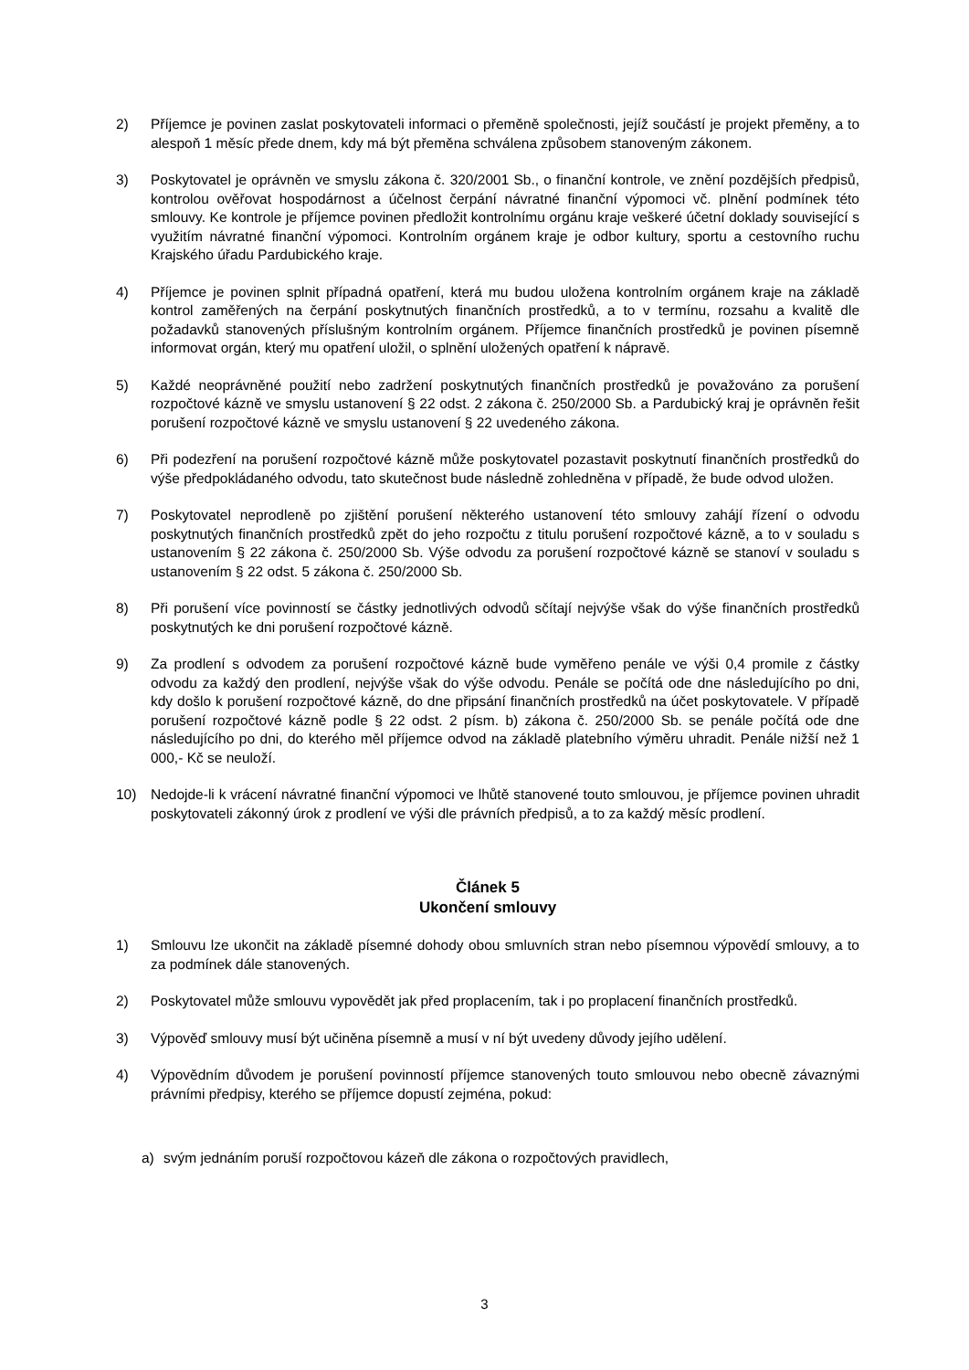2) Příjemce je povinen zaslat poskytovateli informaci o přeměně společnosti, jejíž součástí je projekt přeměny, a to alespoň 1 měsíc přede dnem, kdy má být přeměna schválena způsobem stanoveným zákonem.
3) Poskytovatel je oprávněn ve smyslu zákona č. 320/2001 Sb., o finanční kontrole, ve znění pozdějších předpisů, kontrolou ověřovat hospodárnost a účelnost čerpání návratné finanční výpomoci vč. plnění podmínek této smlouvy. Ke kontrole je příjemce povinen předložit kontrolnímu orgánu kraje veškeré účetní doklady související s využitím návratné finanční výpomoci. Kontrolním orgánem kraje je odbor kultury, sportu a cestovního ruchu Krajského úřadu Pardubického kraje.
4) Příjemce je povinen splnit případná opatření, která mu budou uložena kontrolním orgánem kraje na základě kontrol zaměřených na čerpání poskytnutých finančních prostředků, a to v termínu, rozsahu a kvalitě dle požadavků stanovených příslušným kontrolním orgánem. Příjemce finančních prostředků je povinen písemně informovat orgán, který mu opatření uložil, o splnění uložených opatření k nápravě.
5) Každé neoprávněné použití nebo zadržení poskytnutých finančních prostředků je považováno za porušení rozpočtové kázně ve smyslu ustanovení § 22 odst. 2 zákona č. 250/2000 Sb. a Pardubický kraj je oprávněn řešit porušení rozpočtové kázně ve smyslu ustanovení § 22 uvedeného zákona.
6) Při podezření na porušení rozpočtové kázně může poskytovatel pozastavit poskytnutí finančních prostředků do výše předpokládaného odvodu, tato skutečnost bude následně zohledněna v případě, že bude odvod uložen.
7) Poskytovatel neprodleně po zjištění porušení některého ustanovení této smlouvy zahájí řízení o odvodu poskytnutých finančních prostředků zpět do jeho rozpočtu z titulu porušení rozpočtové kázně, a to v souladu s ustanovením § 22 zákona č. 250/2000 Sb. Výše odvodu za porušení rozpočtové kázně se stanoví v souladu s ustanovením § 22 odst. 5 zákona č. 250/2000 Sb.
8) Při porušení více povinností se částky jednotlivých odvodů sčítají nejvýše však do výše finančních prostředků poskytnutých ke dni porušení rozpočtové kázně.
9) Za prodlení s odvodem za porušení rozpočtové kázně bude vyměřeno penále ve výši 0,4 promile z částky odvodu za každý den prodlení, nejvýše však do výše odvodu. Penále se počítá ode dne následujícího po dni, kdy došlo k porušení rozpočtové kázně, do dne připsání finančních prostředků na účet poskytovatele. V případě porušení rozpočtové kázně podle § 22 odst. 2 písm. b) zákona č. 250/2000 Sb. se penále počítá ode dne následujícího po dni, do kterého měl příjemce odvod na základě platebního výměru uhradit. Penále nižší než 1 000,- Kč se neuloží.
10) Nedojde-li k vrácení návratné finanční výpomoci ve lhůtě stanovené touto smlouvou, je příjemce povinen uhradit poskytovateli zákonný úrok z prodlení ve výši dle právních předpisů, a to za každý měsíc prodlení.
Článek 5
Ukončení smlouvy
1) Smlouvu lze ukončit na základě písemné dohody obou smluvních stran nebo písemnou výpovědí smlouvy, a to za podmínek dále stanovených.
2) Poskytovatel může smlouvu vypovědět jak před proplacením, tak i po proplacení finančních prostředků.
3) Výpověď smlouvy musí být učiněna písemně a musí v ní být uvedeny důvody jejího udělení.
4) Výpovědním důvodem je porušení povinností příjemce stanovených touto smlouvou nebo obecně závaznými právními předpisy, kterého se příjemce dopustí zejména, pokud:
a) svým jednáním poruší rozpočtovou kázeň dle zákona o rozpočtových pravidlech,
3